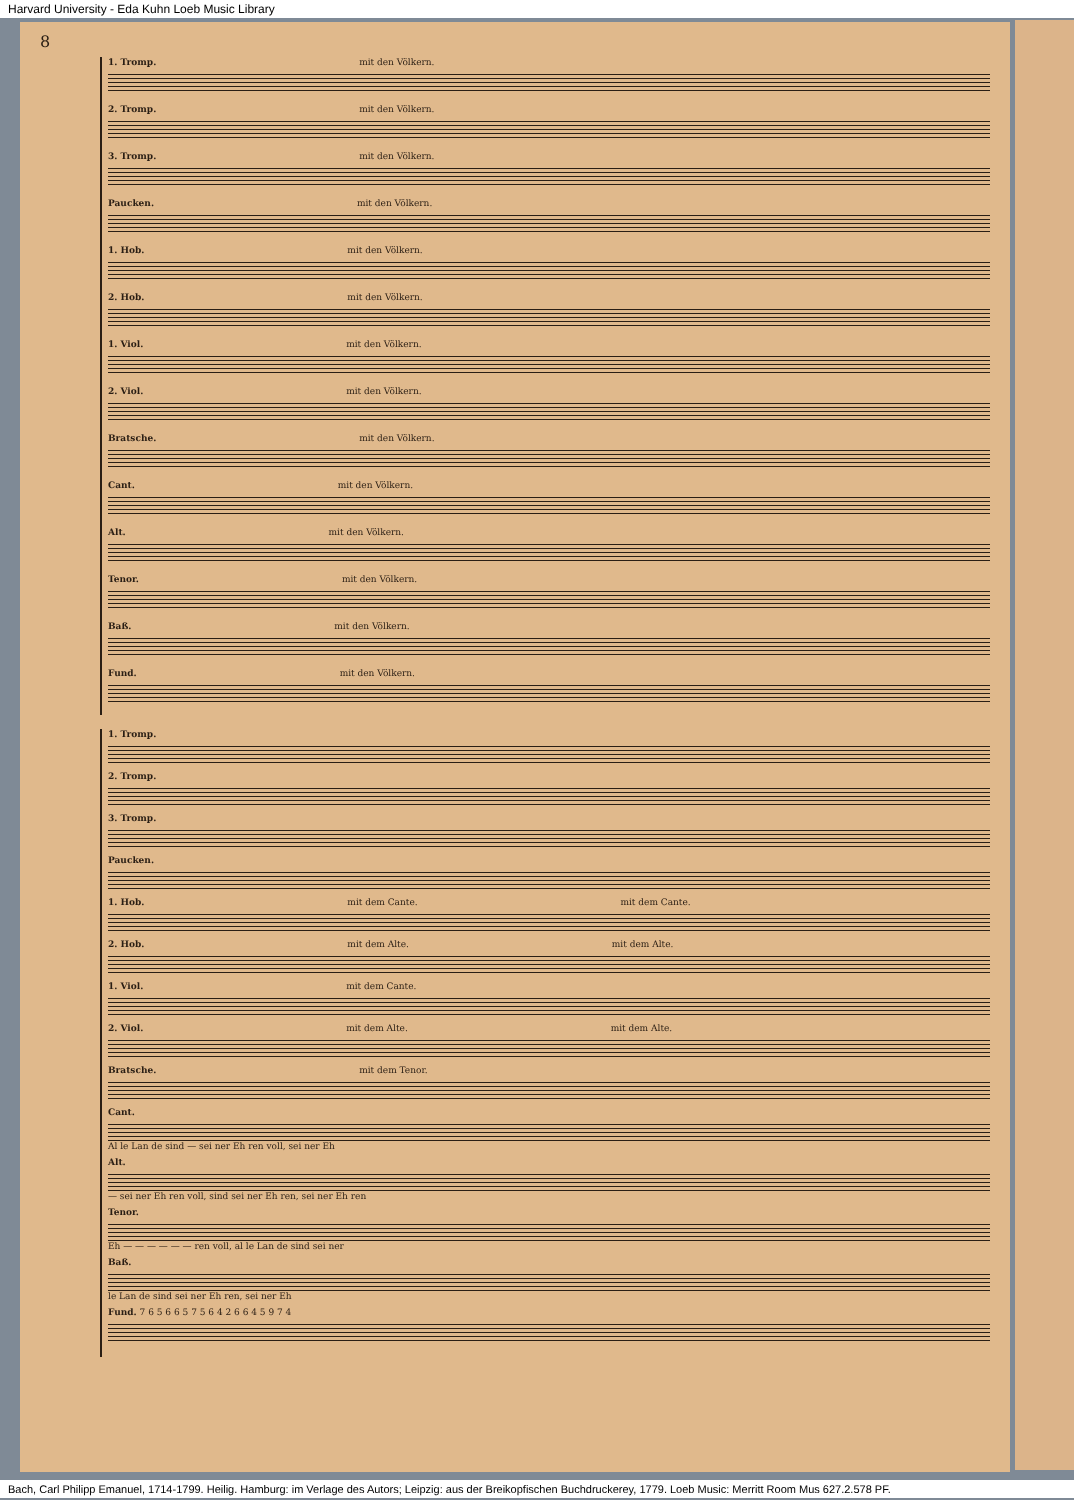Harvard University - Eda Kuhn Loeb Music Library
8
1. Tromp. mit den Völkern.
2. Tromp. mit den Völkern.
3. Tromp. mit den Völkern.
Paucken. mit den Völkern.
1. Hob. mit den Völkern.
2. Hob. mit den Völkern.
1. Viol. mit den Völkern.
2. Viol. mit den Völkern.
Bratsche. mit den Völkern.
Cant. mit den Völkern.
Alt. mit den Völkern.
Tenor. mit den Völkern.
Baß. mit den Völkern.
Fund. mit den Völkern.
1. Tromp.
2. Tromp.
3. Tromp.
Paucken.
1. Hob. mit dem Cante. mit dem Cante.
2. Hob. mit dem Alte. mit dem Alte.
1. Viol. mit dem Cante.
2. Viol. mit dem Alte. mit dem Alte.
Bratsche. mit dem Tenor.
Cant.
Al le Lan de sind — sei ner Eh ren voll, sei ner Eh
Alt.
— sei ner Eh ren voll, sind sei ner Eh ren, sei ner Eh ren
Tenor.
Eh — — — — — — ren voll, al le Lan de sind sei ner
Baß.
le Lan de sind sei ner Eh ren, sei ner Eh
Fund. 7 6 5 6 6 5 7 5 6 4 2 6 6 4 5 9 7 4
Bach, Carl Philipp Emanuel, 1714-1799. Heilig. Hamburg: im Verlage des Autors; Leipzig: aus der Breikopfischen Buchdruckerey, 1779. Loeb Music: Merritt Room Mus 627.2.578 PF.